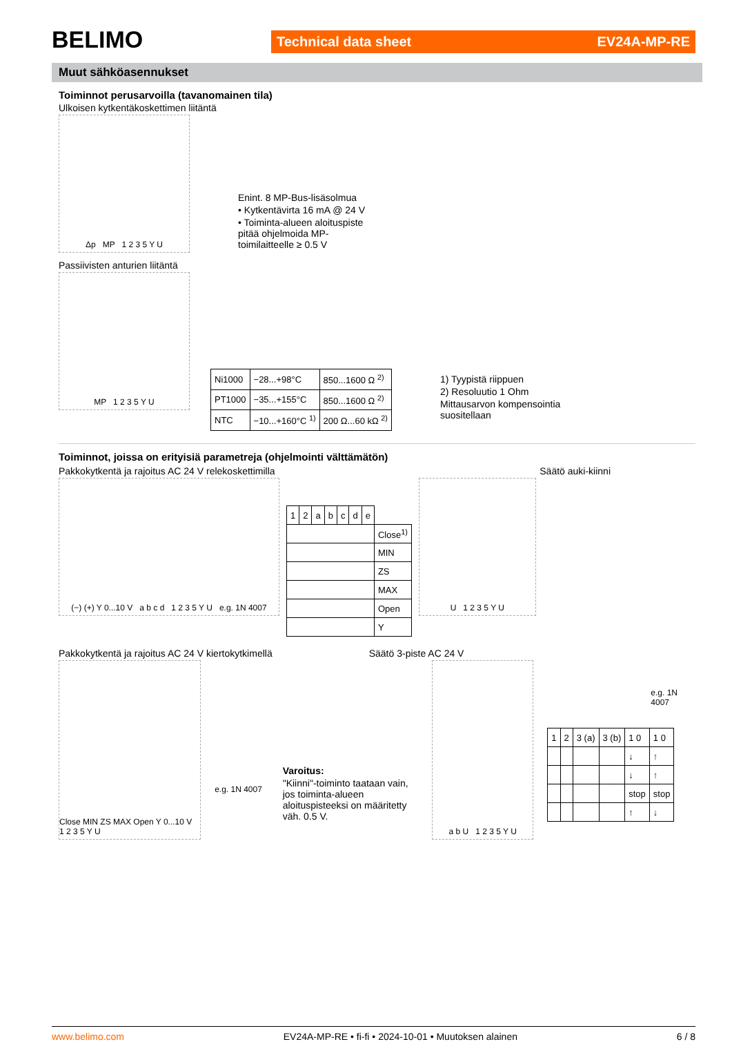BELIMO
Technical data sheet EV24A-MP-RE
Muut sähköasennukset
Toiminnot perusarvoilla (tavanomainen tila)
Ulkoisen kytkentäkoskettimen liitäntä
Δp MP 1 2 3 5 Y U
Enint. 8 MP-Bus-lisäsolmua
• Kytkentävirta 16 mA @ 24 V
• Toiminta-alueen aloituspiste
pitää ohjelmoida MP-
toimilaitteelle ≥ 0.5 V
Passiivisten anturien liitäntä
MP 1 2 3 5 Y U
| Ni1000 | −28...+98°C | 850...1600 Ω <sup>2)</sup> |
| PT1000 | −35...+155°C | 850...1600 Ω <sup>2)</sup> |
| NTC | −10...+160°C <sup>1)</sup> | 200 Ω...60 kΩ <sup>2)</sup> |
1) Tyypistä riippuen
2) Resoluutio 1 Ohm
Mittausarvon kompensointia
suositellaan
Toiminnot, joissa on erityisiä parametreja (ohjelmointi välttämätön)
Pakkokytkentä ja rajoitus AC 24 V relekoskettimilla
Säätö auki-kiinni
(−) (+) Y 0...10 V a b c d 1 2 3 5 Y U e.g. 1N 4007
| 1 | 2 | a | b | c | d | e | |
| | | | | | | | Close<sup>1)</sup> |
| | | | | | | | MIN |
| | | | | | | | ZS |
| | | | | | | | MAX |
| | | | | | | | Open |
| | | | | | | | Y |
U 1 2 3 5 Y U
Pakkokytkentä ja rajoitus AC 24 V kiertokytkimellä
Säätö 3-piste AC 24 V
Close MIN ZS MAX Open Y 0...10 V 1 2 3 5 Y U
e.g. 1N 4007
Varoitus:
"Kiinni"-toiminto taataan vain, jos toiminta-alueen aloituspisteeksi on määritetty väh. 0.5 V.
a b U 1 2 3 5 Y U
e.g. 1N 4007
| 1 | 2 | 3 (a) | 3 (b) | 1 0 | 1 0 |
| | | | | ↓ | ↑ |
| | | | | ↓ | ↑ |
| | | | | stop | stop |
| | | | | ↑ | ↓ |
www.belimo.com EV24A-MP-RE • fi-fi • 2024-10-01 • Muutoksen alainen 6 / 8